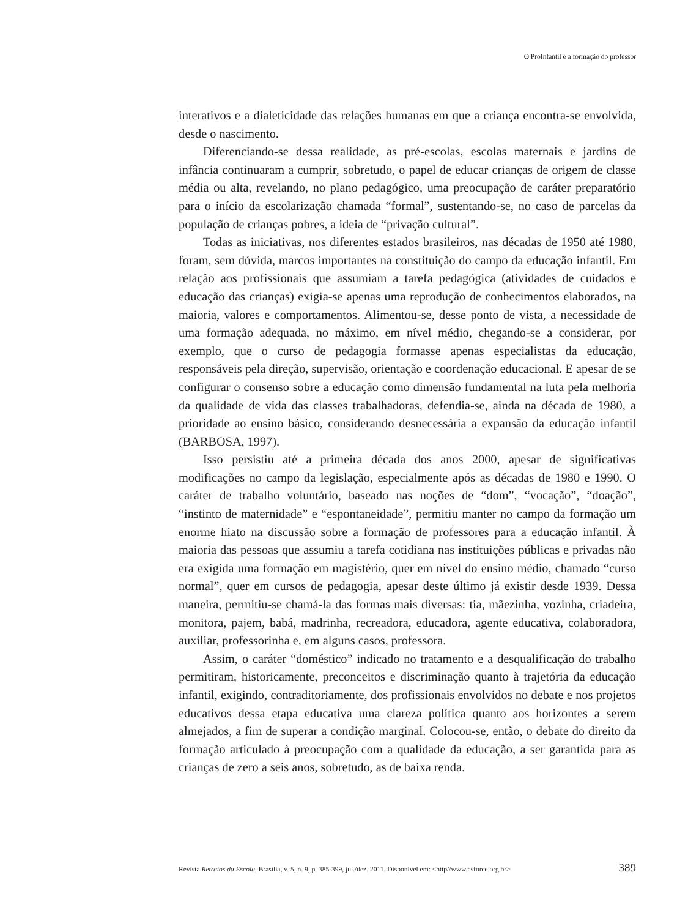O ProInfantil e a formação do professor
interativos e a dialeticidade das relações humanas em que a criança encontra-se envolvida, desde o nascimento.
Diferenciando-se dessa realidade, as pré-escolas, escolas maternais e jardins de infância continuaram a cumprir, sobretudo, o papel de educar crianças de origem de classe média ou alta, revelando, no plano pedagógico, uma preocupação de caráter preparatório para o início da escolarização chamada “formal”, sustentando-se, no caso de parcelas da população de crianças pobres, a ideia de “privação cultural”.
Todas as iniciativas, nos diferentes estados brasileiros, nas décadas de 1950 até 1980, foram, sem dúvida, marcos importantes na constituição do campo da educação infantil. Em relação aos profissionais que assumiam a tarefa pedagógica (atividades de cuidados e educação das crianças) exigia-se apenas uma reprodução de conhecimentos elaborados, na maioria, valores e comportamentos. Alimentou-se, desse ponto de vista, a necessidade de uma formação adequada, no máximo, em nível médio, chegando-se a considerar, por exemplo, que o curso de pedagogia formasse apenas especialistas da educação, responsáveis pela direção, supervisão, orientação e coordenação educacional. E apesar de se configurar o consenso sobre a educação como dimensão fundamental na luta pela melhoria da qualidade de vida das classes trabalhadoras, defendia-se, ainda na década de 1980, a prioridade ao ensino básico, considerando desnecessária a expansão da educação infantil (BARBOSA, 1997).
Isso persistiu até a primeira década dos anos 2000, apesar de significativas modificações no campo da legislação, especialmente após as décadas de 1980 e 1990. O caráter de trabalho voluntário, baseado nas noções de “dom”, “vocação”, “doação”, “instinto de maternidade” e “espontaneidade”, permitiu manter no campo da formação um enorme hiato na discussão sobre a formação de professores para a educação infantil. À maioria das pessoas que assumiu a tarefa cotidiana nas instituições públicas e privadas não era exigida uma formação em magistério, quer em nível do ensino médio, chamado “curso normal”, quer em cursos de pedagogia, apesar deste último já existir desde 1939. Dessa maneira, permitiu-se chamá-la das formas mais diversas: tia, mãezinha, vozinha, criadeira, monitora, pajem, babá, madrinha, recreadora, educadora, agente educativa, colaboradora, auxiliar, professorinha e, em alguns casos, professora.
Assim, o caráter “doméstico” indicado no tratamento e a desqualificação do trabalho permitiram, historicamente, preconceitos e discriminação quanto à trajetória da educação infantil, exigindo, contraditoriamente, dos profissionais envolvidos no debate e nos projetos educativos dessa etapa educativa uma clareza política quanto aos horizontes a serem almejados, a fim de superar a condição marginal. Colocou-se, então, o debate do direito da formação articulado à preocupação com a qualidade da educação, a ser garantida para as crianças de zero a seis anos, sobretudo, as de baixa renda.
Revista Retratos da Escola, Brasília, v. 5, n. 9, p. 385-399, jul./dez. 2011. Disponível em: <http//www.esforce.org.br> 389